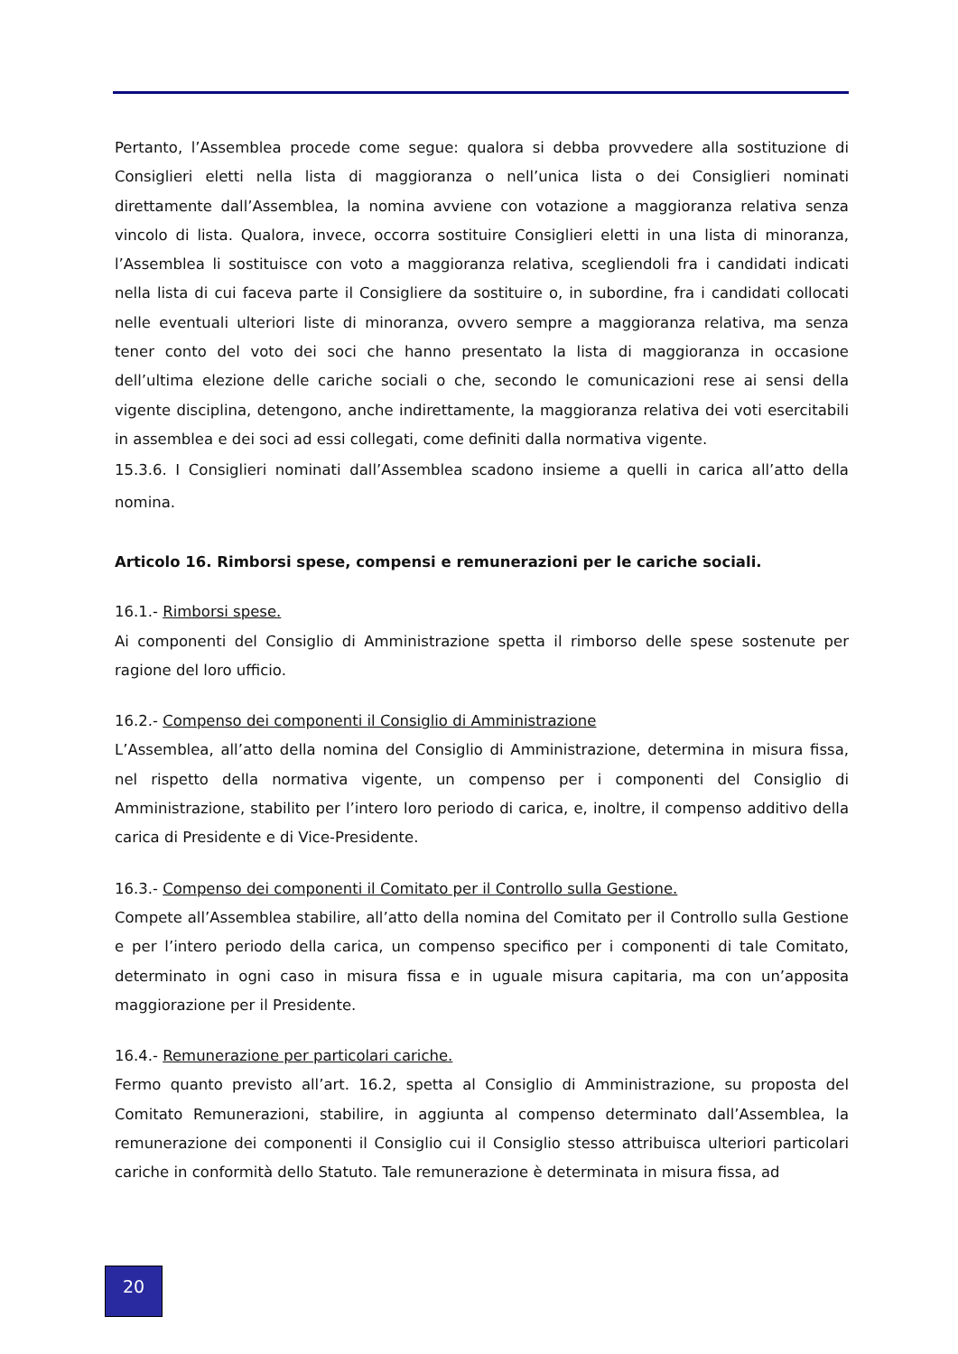Pertanto, l’Assemblea procede come segue: qualora si debba provvedere alla sostituzione di Consiglieri eletti nella lista di maggioranza o nell’unica lista o dei Consiglieri nominati direttamente dall’Assemblea, la nomina avviene con votazione a maggioranza relativa senza vincolo di lista. Qualora, invece, occorra sostituire Consiglieri eletti in una lista di minoranza, l’Assemblea li sostituisce con voto a maggioranza relativa, scegliendoli fra i candidati indicati nella lista di cui faceva parte il Consigliere da sostituire o, in subordine, fra i candidati collocati nelle eventuali ulteriori liste di minoranza, ovvero sempre a maggioranza relativa, ma senza tener conto del voto dei soci che hanno presentato la lista di maggioranza in occasione dell’ultima elezione delle cariche sociali o che, secondo le comunicazioni rese ai sensi della vigente disciplina, detengono, anche indirettamente, la maggioranza relativa dei voti esercitabili in assemblea e dei soci ad essi collegati, come definiti dalla normativa vigente.
15.3.6. I Consiglieri nominati dall’Assemblea scadono insieme a quelli in carica all’atto della nomina.
Articolo 16. Rimborsi spese, compensi e remunerazioni per le cariche sociali.
16.1.- Rimborsi spese.
Ai componenti del Consiglio di Amministrazione spetta il rimborso delle spese sostenute per ragione del loro ufficio.
16.2.- Compenso dei componenti il Consiglio di Amministrazione
L’Assemblea, all’atto della nomina del Consiglio di Amministrazione, determina in misura fissa, nel rispetto della normativa vigente, un compenso per i componenti del Consiglio di Amministrazione, stabilito per l’intero loro periodo di carica, e, inoltre, il compenso additivo della carica di Presidente e di Vice-Presidente.
16.3.- Compenso dei componenti il Comitato per il Controllo sulla Gestione.
Compete all’Assemblea stabilire, all’atto della nomina del Comitato per il Controllo sulla Gestione e per l’intero periodo della carica, un compenso specifico per i componenti di tale Comitato, determinato in ogni caso in misura fissa e in uguale misura capitaria, ma con un’apposita maggiorazione per il Presidente.
16.4.- Remunerazione per particolari cariche.
Fermo quanto previsto all’art. 16.2, spetta al Consiglio di Amministrazione, su proposta del Comitato Remunerazioni, stabilire, in aggiunta al compenso determinato dall’Assemblea, la remunerazione dei componenti il Consiglio cui il Consiglio stesso attribuisca ulteriori particolari cariche in conformità dello Statuto. Tale remunerazione è determinata in misura fissa, ad
20